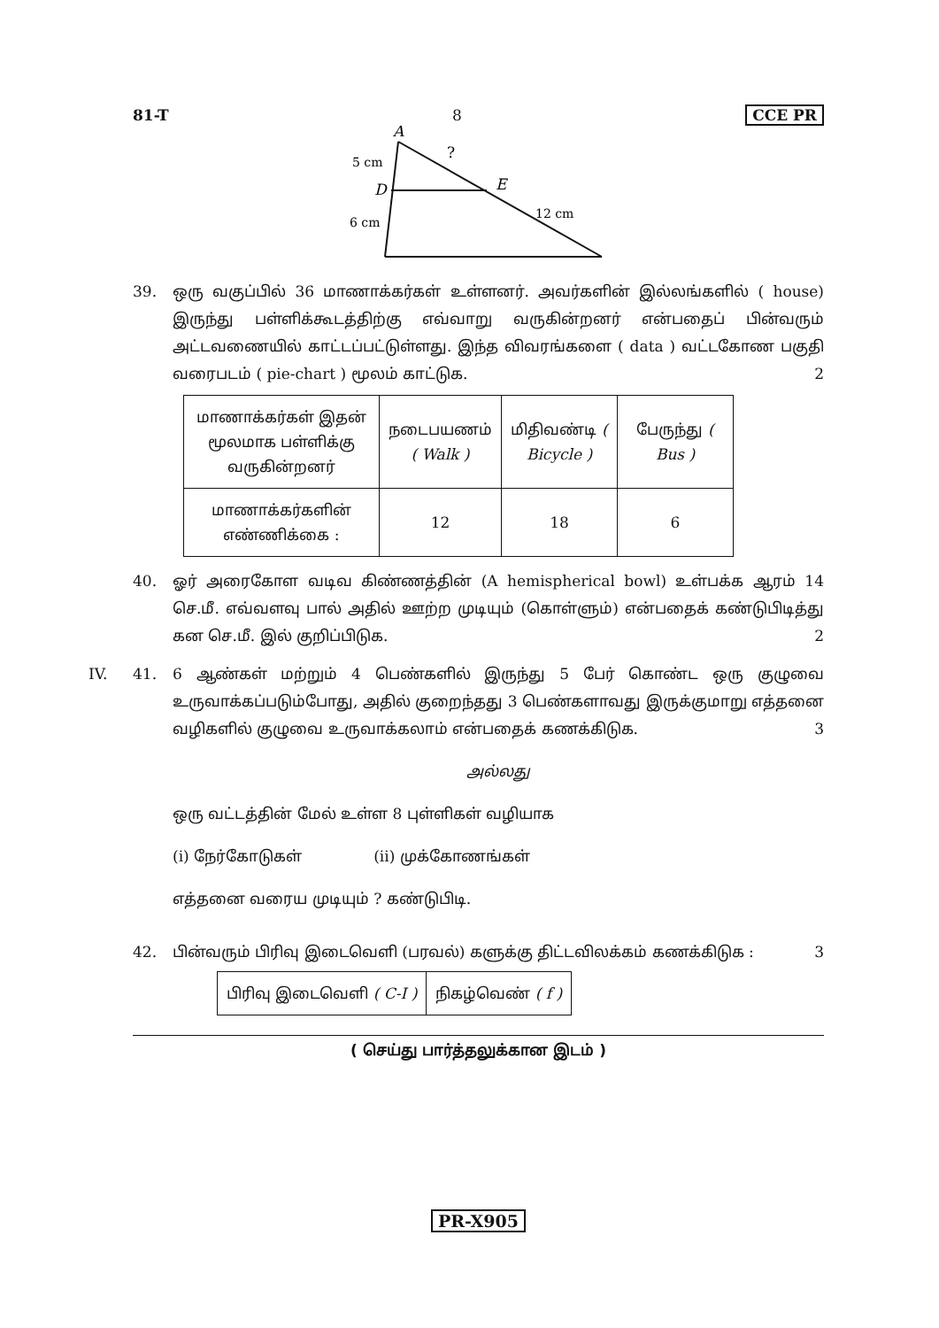81-T 8 CCE PR
A
?
5 cm
D
E
12 cm
6 cm
39. ஒரு வகுப்பில் 36 மாணாக்கர்கள் உள்ளனர். அவர்களின் இல்லங்களில் ( house) இருந்து பள்ளிக்கூடத்திற்கு எவ்வாறு வருகின்றனர் என்பதைப் பின்வரும் அட்டவணையில் காட்டப்பட்டுள்ளது. இந்த விவரங்களை ( data ) வட்டகோண பகுதி வரைபடம் ( pie-chart ) மூலம் காட்டுக.
2
| மாணாக்கர்கள் இதன் மூலமாக பள்ளிக்கு வருகின்றனர் | நடைபயணம் ( Walk ) | மிதிவண்டி ( Bicycle ) | பேருந்து ( Bus ) |
| மாணாக்கர்களின் எண்ணிக்கை : | 12 | 18 | 6 |
40. ஓர் அரைகோள வடிவ கிண்ணத்தின் (A hemispherical bowl) உள்பக்க ஆரம் 14 செ.மீ. எவ்வளவு பால் அதில் ஊற்ற முடியும் (கொள்ளும்) என்பதைக் கண்டுபிடித்து கன செ.மீ. இல் குறிப்பிடுக.
2
IV. 41. 6 ஆண்கள் மற்றும் 4 பெண்களில் இருந்து 5 பேர் கொண்ட ஒரு குழுவை உருவாக்கப்படும்போது, அதில் குறைந்தது 3 பெண்களாவது இருக்குமாறு எத்தனை வழிகளில் குழுவை உருவாக்கலாம் என்பதைக் கணக்கிடுக.
3
அல்லது
ஒரு வட்டத்தின் மேல் உள்ள 8 புள்ளிகள் வழியாக
(i) நேர்கோடுகள் (ii) முக்கோணங்கள்
எத்தனை வரைய முடியும் ? கண்டுபிடி.
42. பின்வரும் பிரிவு இடைவெளி (பரவல்) களுக்கு திட்டவிலக்கம் கணக்கிடுக :
3
| பிரிவு இடைவெளி ( C-I ) | நிகழ்வெண் ( f ) |
( செய்து பார்த்தலுக்கான இடம் )
PR-X905